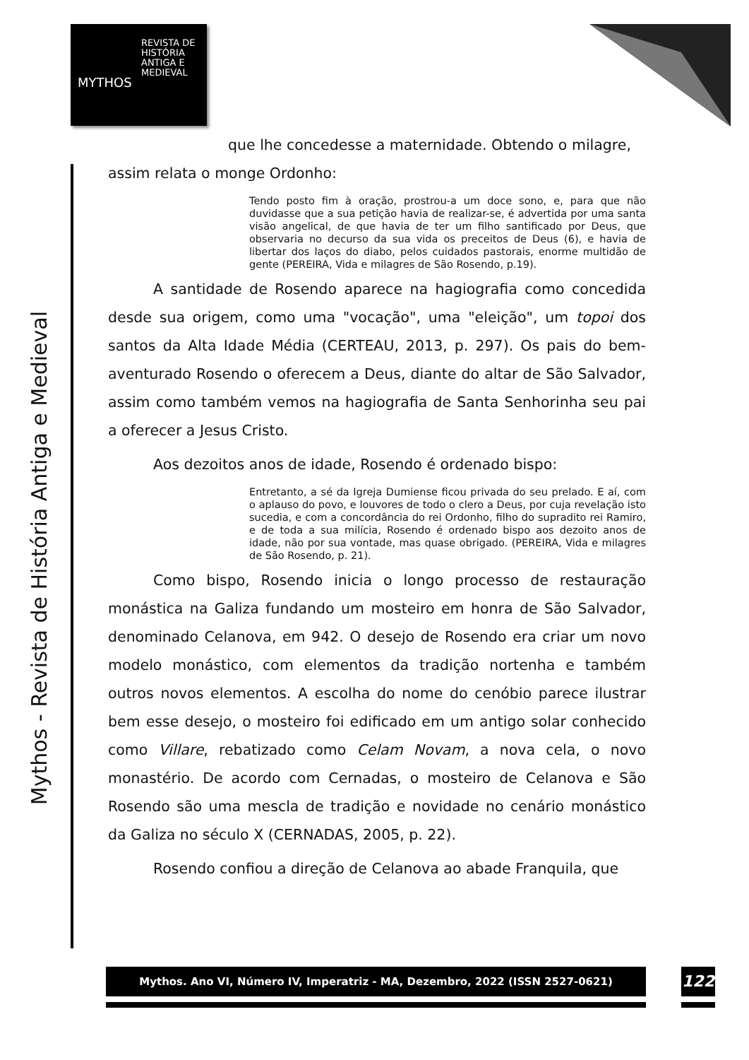REVISTA DE
HISTÓRIA
ANTIGA E
MEDIEVAL
MYTHOS
Mythos - Revista de História Antiga e Medieval
que lhe concedesse a maternidade. Obtendo o milagre,
assim relata o monge Ordonho:
Tendo posto fim à oração, prostrou-a um doce sono, e, para que não duvidasse que a sua petição havia de realizar-se, é advertida por uma santa visão angelical, de que havia de ter um filho santificado por Deus, que observaria no decurso da sua vida os preceitos de Deus (6), e havia de libertar dos laços do diabo, pelos cuidados pastorais, enorme multidão de gente (PEREIRA, Vida e milagres de São Rosendo, p.19).
A santidade de Rosendo aparece na hagiografia como concedida desde sua origem, como uma "vocação", uma "eleição", um topoi dos santos da Alta Idade Média (CERTEAU, 2013, p. 297). Os pais do bem-aventurado Rosendo o oferecem a Deus, diante do altar de São Salvador, assim como também vemos na hagiografia de Santa Senhorinha seu pai a oferecer a Jesus Cristo.
Aos dezoitos anos de idade, Rosendo é ordenado bispo:
Entretanto, a sé da Igreja Dumiense ficou privada do seu prelado. E aí, com o aplauso do povo, e louvores de todo o clero a Deus, por cuja revelação isto sucedia, e com a concordância do rei Ordonho, filho do supradito rei Ramiro, e de toda a sua milícia, Rosendo é ordenado bispo aos dezoito anos de idade, não por sua vontade, mas quase obrigado. (PEREIRA, Vida e milagres de São Rosendo, p. 21).
Como bispo, Rosendo inicia o longo processo de restauração monástica na Galiza fundando um mosteiro em honra de São Salvador, denominado Celanova, em 942. O desejo de Rosendo era criar um novo modelo monástico, com elementos da tradição nortenha e também outros novos elementos. A escolha do nome do cenóbio parece ilustrar bem esse desejo, o mosteiro foi edificado em um antigo solar conhecido como Villare, rebatizado como Celam Novam, a nova cela, o novo monastério. De acordo com Cernadas, o mosteiro de Celanova e São Rosendo são uma mescla de tradição e novidade no cenário monástico da Galiza no século X (CERNADAS, 2005, p. 22).
Rosendo confiou a direção de Celanova ao abade Franquila, que
Mythos. Ano VI, Número IV, Imperatriz - MA, Dezembro, 2022 (ISSN 2527-0621) 122